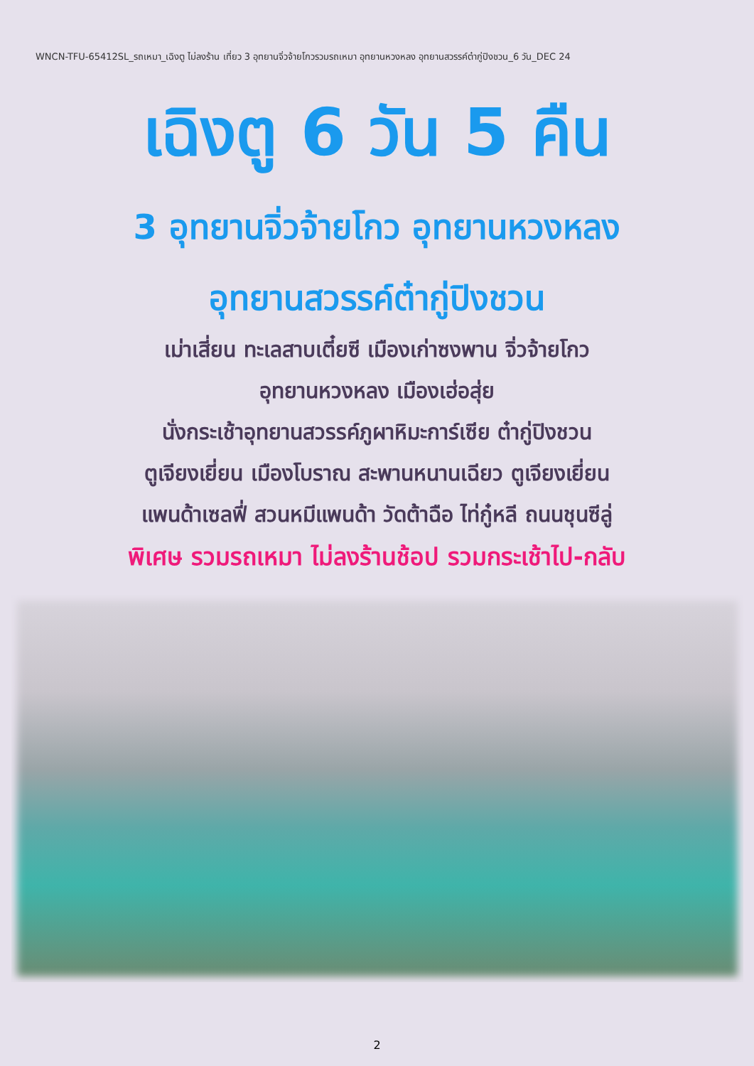WNCN-TFU-65412SL_รถเหมา_เฉิงตู ไม่ลงร้าน เที่ยว 3 อุทยานจิ่วจ้ายโกวรวมรถเหมา อุทยานหวงหลง อุทยานสวรรค์ต๋ากู่ปิงชวน_6 วัน_DEC 24
เฉิงตู 6 วัน 5 คืน
3 อุทยานจิ่วจ้ายโกว อุทยานหวงหลง
อุทยานสวรรค์ต๋ากู่ปิงชวน
เม่าเสี่ยน ทะเลสาบเตี๋ยซี เมืองเก่าซงพาน จิ่วจ้ายโกว
อุทยานหวงหลง เมืองเฮ่อสุ่ย
นั่งกระเช้าอุทยานสวรรค์ภูผาหิมะการ์เซีย ต๋ากู่ปิงชวน
ตูเจียงเยี่ยน เมืองโบราณ สะพานหนานเฉียว ตูเจียงเยี่ยน
แพนด้าเซลฟี่ สวนหมีแพนด้า วัดต้าฉือ ไท่กู๋หลี ถนนชุนซีลู่
พิเศษ รวมรถเหมา ไม่ลงร้านช้อป รวมกระเช้าไป-กลับ
2